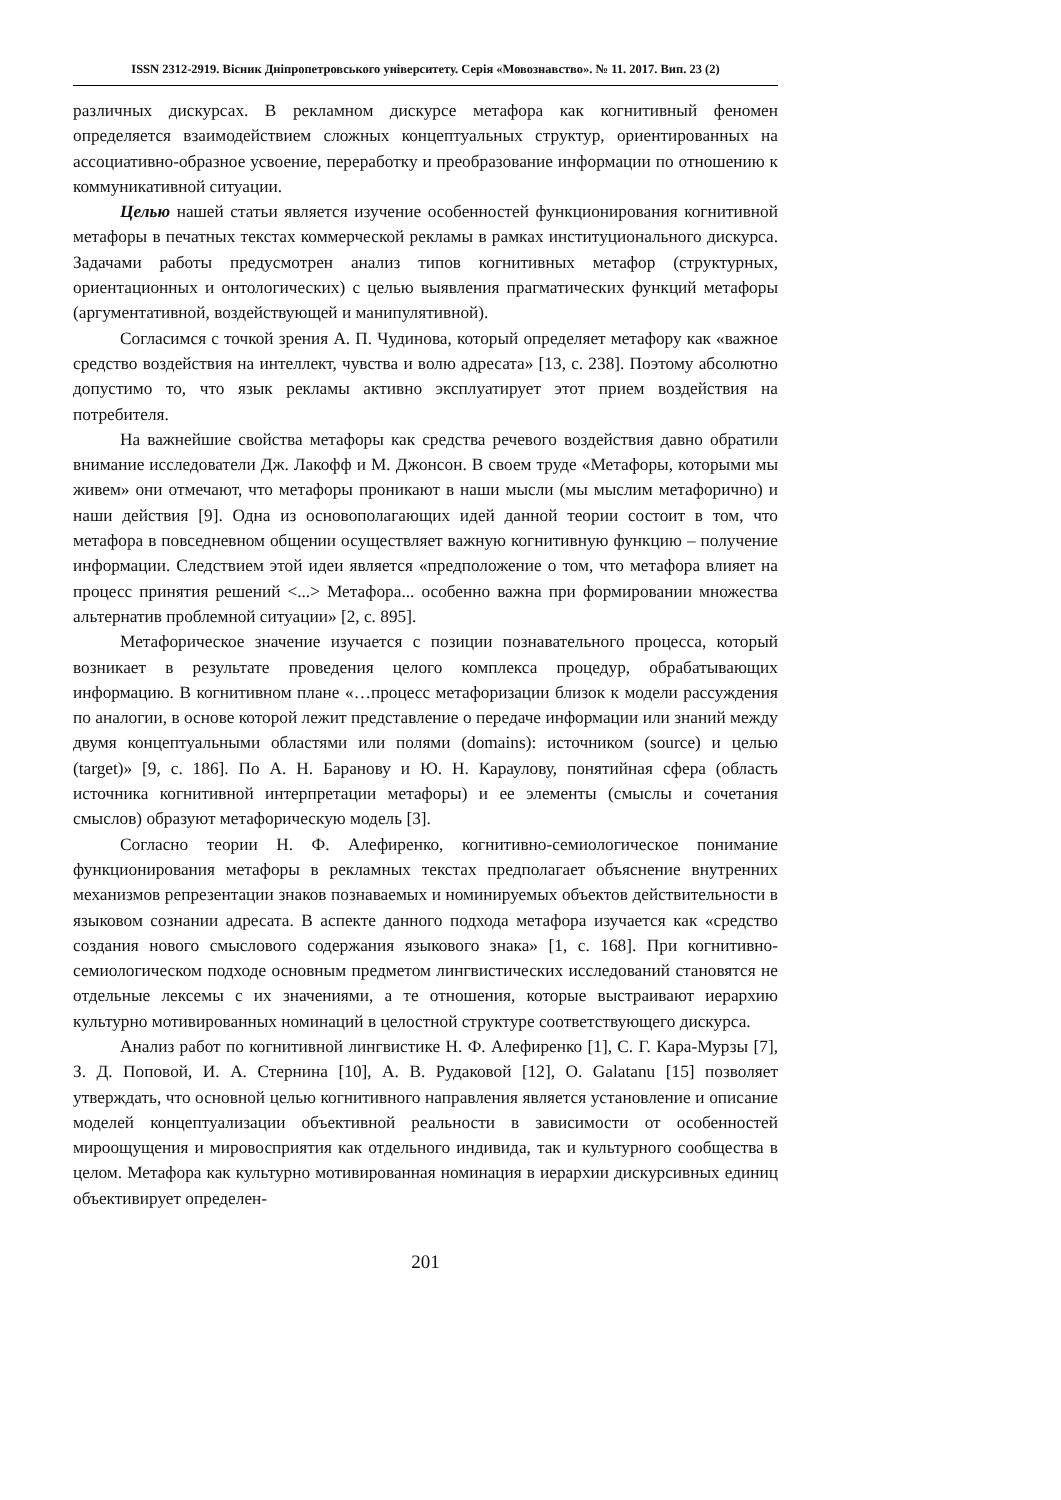ISSN 2312-2919. Вісник Дніпропетровського університету. Серія «Мовознавство». № 11. 2017. Вип. 23 (2)
различных дискурсах. В рекламном дискурсе метафора как когнитивный феномен определяется взаимодействием сложных концептуальных структур, ориентированных на ассоциативно-образное усвоение, переработку и преобразование информации по отношению к коммуникативной ситуации.
Целью нашей статьи является изучение особенностей функционирования когнитивной метафоры в печатных текстах коммерческой рекламы в рамках институционального дискурса. Задачами работы предусмотрен анализ типов когнитивных метафор (структурных, ориентационных и онтологических) с целью выявления прагматических функций метафоры (аргументативной, воздействующей и манипулятивной).
Согласимся с точкой зрения А. П. Чудинова, который определяет метафору как «важное средство воздействия на интеллект, чувства и волю адресата» [13, с. 238]. Поэтому абсолютно допустимо то, что язык рекламы активно эксплуатирует этот прием воздействия на потребителя.
На важнейшие свойства метафоры как средства речевого воздействия давно обратили внимание исследователи Дж. Лакофф и М. Джонсон. В своем труде «Метафоры, которыми мы живем» они отмечают, что метафоры проникают в наши мысли (мы мыслим метафорично) и наши действия [9]. Одна из основополагающих идей данной теории состоит в том, что метафора в повседневном общении осуществляет важную когнитивную функцию – получение информации. Следствием этой идеи является «предположение о том, что метафора влияет на процесс принятия решений <...> Метафора... особенно важна при формировании множества альтернатив проблемной ситуации» [2, с. 895].
Метафорическое значение изучается с позиции познавательного процесса, который возникает в результате проведения целого комплекса процедур, обрабатывающих информацию. В когнитивном плане «…процесс метафоризации близок к модели рассуждения по аналогии, в основе которой лежит представление о передаче информации или знаний между двумя концептуальными областями или полями (domains): источником (source) и целью (target)» [9, с. 186]. По А. Н. Баранову и Ю. Н. Караулову, понятийная сфера (область источника когнитивной интерпретации метафоры) и ее элементы (смыслы и сочетания смыслов) образуют метафорическую модель [3].
Согласно теории Н. Ф. Алефиренко, когнитивно-семиологическое понимание функционирования метафоры в рекламных текстах предполагает объяснение внутренних механизмов репрезентации знаков познаваемых и номинируемых объектов действительности в языковом сознании адресата. В аспекте данного подхода метафора изучается как «средство создания нового смыслового содержания языкового знака» [1, с. 168]. При когнитивно-семиологическом подходе основным предметом лингвистических исследований становятся не отдельные лексемы с их значениями, а те отношения, которые выстраивают иерархию культурно мотивированных номинаций в целостной структуре соответствующего дискурса.
Анализ работ по когнитивной лингвистике Н. Ф. Алефиренко [1], С. Г. Кара-Мурзы [7], З. Д. Поповой, И. А. Стернина [10], А. В. Рудаковой [12], O. Galatanu [15] позволяет утверждать, что основной целью когнитивного направления является установление и описание моделей концептуализации объективной реальности в зависимости от особенностей мироощущения и мировосприятия как отдельного индивида, так и культурного сообщества в целом. Метафора как культурно мотивированная номинация в иерархии дискурсивных единиц объективирует определен-
201